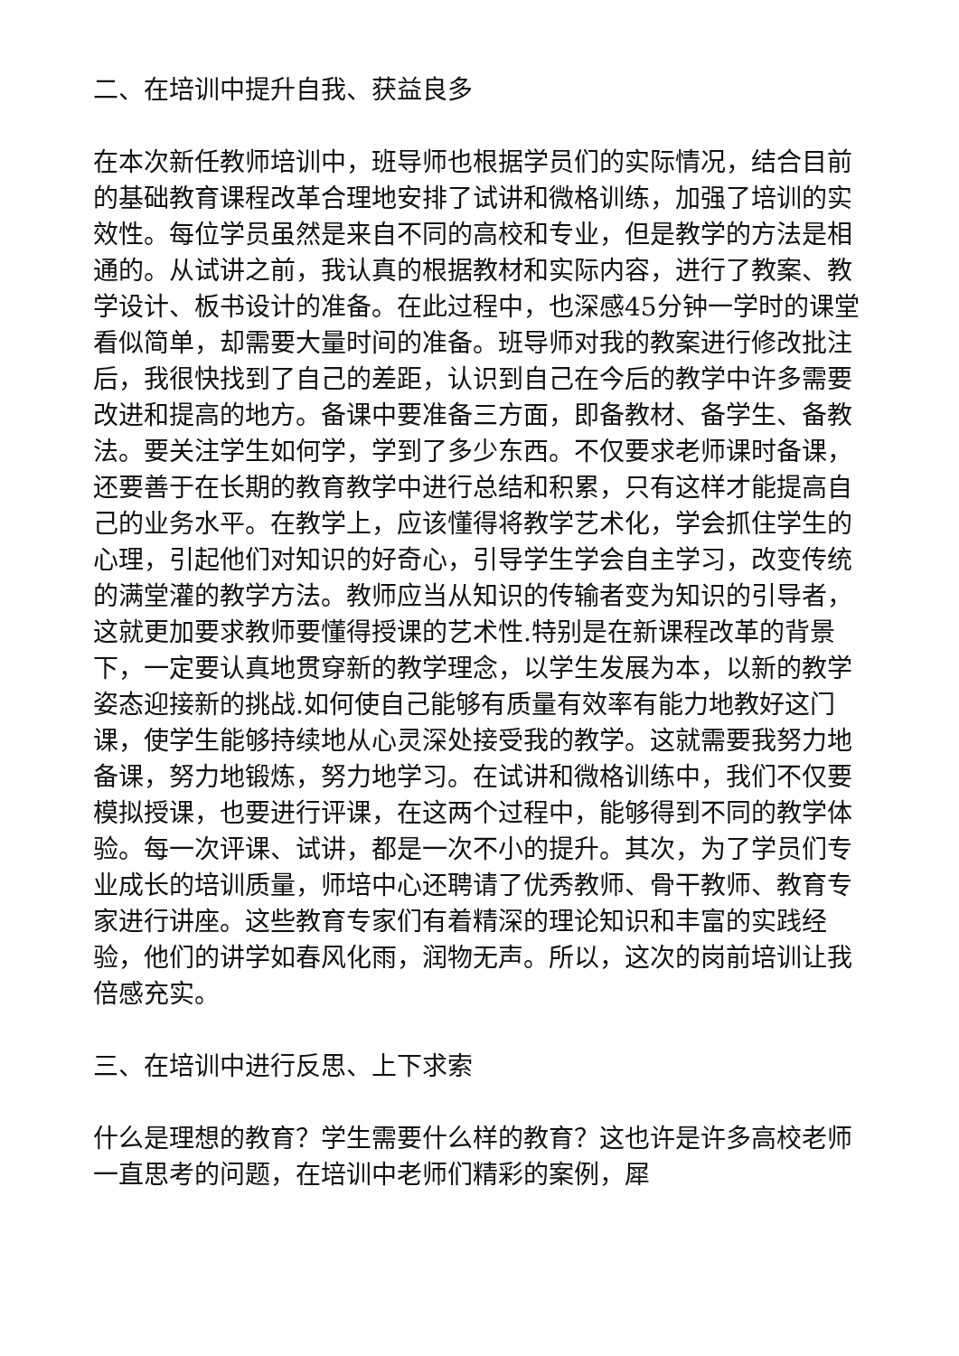二、在培训中提升自我、获益良多
在本次新任教师培训中，班导师也根据学员们的实际情况，结合目前的基础教育课程改革合理地安排了试讲和微格训练，加强了培训的实效性。每位学员虽然是来自不同的高校和专业，但是教学的方法是相通的。从试讲之前，我认真的根据教材和实际内容，进行了教案、教学设计、板书设计的准备。在此过程中，也深感45分钟一学时的课堂看似简单，却需要大量时间的准备。班导师对我的教案进行修改批注后，我很快找到了自己的差距，认识到自己在今后的教学中许多需要改进和提高的地方。备课中要准备三方面，即备教材、备学生、备教法。要关注学生如何学，学到了多少东西。不仅要求老师课时备课，还要善于在长期的教育教学中进行总结和积累，只有这样才能提高自己的业务水平。在教学上，应该懂得将教学艺术化，学会抓住学生的心理，引起他们对知识的好奇心，引导学生学会自主学习，改变传统的满堂灌的教学方法。教师应当从知识的传输者变为知识的引导者，这就更加要求教师要懂得授课的艺术性.特别是在新课程改革的背景下，一定要认真地贯穿新的教学理念，以学生发展为本，以新的教学姿态迎接新的挑战.如何使自己能够有质量有效率有能力地教好这门课，使学生能够持续地从心灵深处接受我的教学。这就需要我努力地备课，努力地锻炼，努力地学习。在试讲和微格训练中，我们不仅要模拟授课，也要进行评课，在这两个过程中，能够得到不同的教学体验。每一次评课、试讲，都是一次不小的提升。其次，为了学员们专业成长的培训质量，师培中心还聘请了优秀教师、骨干教师、教育专家进行讲座。这些教育专家们有着精深的理论知识和丰富的实践经验，他们的讲学如春风化雨，润物无声。所以，这次的岗前培训让我倍感充实。
三、在培训中进行反思、上下求索
什么是理想的教育？学生需要什么样的教育？这也许是许多高校老师一直思考的问题，在培训中老师们精彩的案例，犀